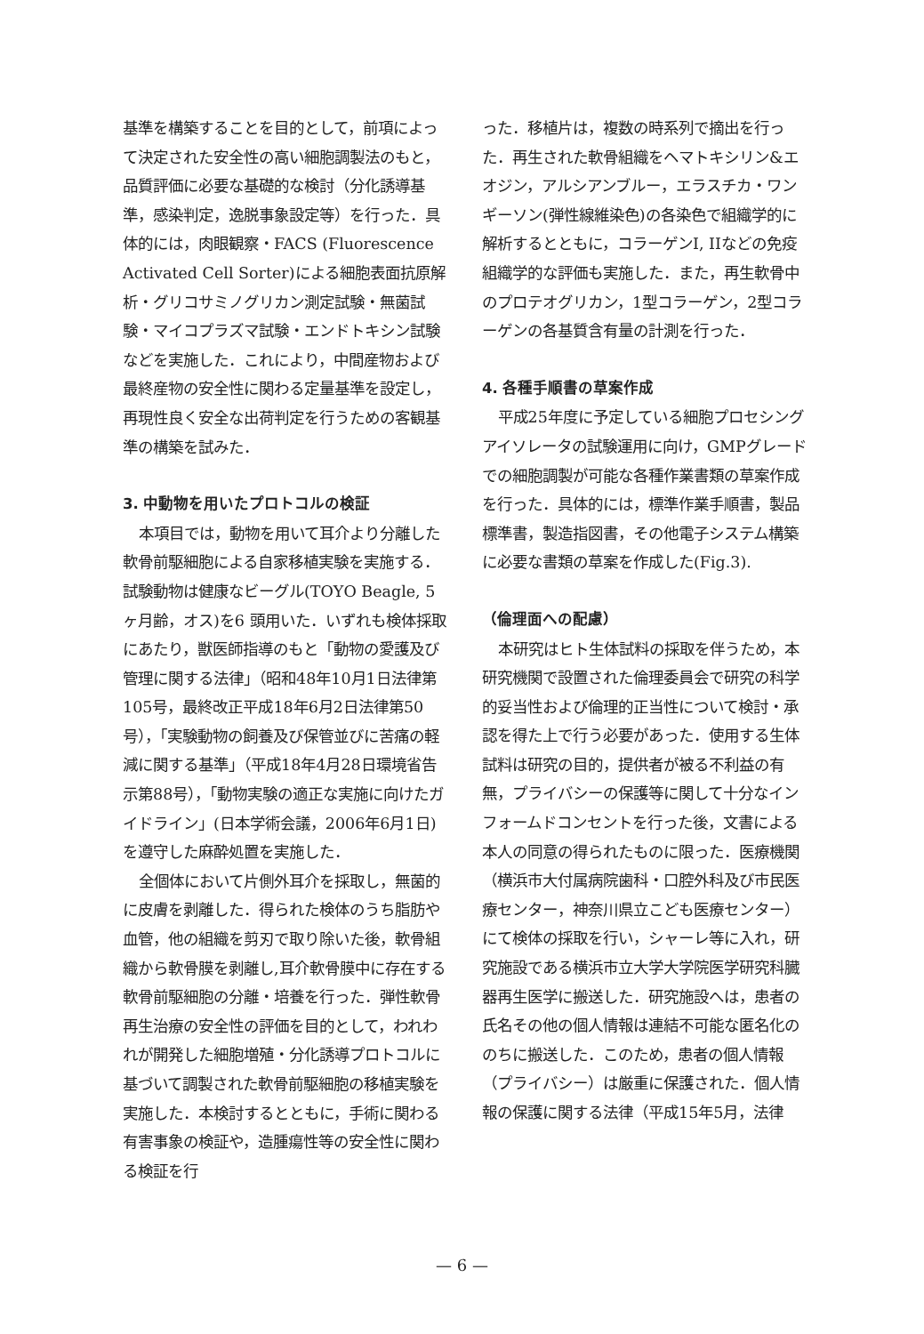基準を構築することを目的として，前項によって決定された安全性の高い細胞調製法のもと，品質評価に必要な基礎的な検討（分化誘導基準，感染判定，逸脱事象設定等）を行った．具体的には，肉眼観察・FACS (Fluorescence Activated Cell Sorter)による細胞表面抗原解析・グリコサミノグリカン測定試験・無菌試験・マイコプラズマ試験・エンドトキシン試験などを実施した．これにより，中間産物および最終産物の安全性に関わる定量基準を設定し，再現性良く安全な出荷判定を行うための客観基準の構築を試みた．
3. 中動物を用いたプロトコルの検証
本項目では，動物を用いて耳介より分離した軟骨前駆細胞による自家移植実験を実施する．試験動物は健康なビーグル(TOYO Beagle, 5ヶ月齢，オス)を6 頭用いた．いずれも検体採取にあたり，獣医師指導のもと「動物の愛護及び管理に関する法律」（昭和48年10月1日法律第105号，最終改正平成18年6月2日法律第50号），「実験動物の飼養及び保管並びに苦痛の軽減に関する基準」（平成18年4月28日環境省告示第88号），「動物実験の適正な実施に向けたガイドライン」(日本学術会議，2006年6月1日)を遵守した麻酔処置を実施した．
全個体において片側外耳介を採取し，無菌的に皮膚を剥離した．得られた検体のうち脂肪や血管，他の組織を剪刃で取り除いた後，軟骨組織から軟骨膜を剥離し,耳介軟骨膜中に存在する軟骨前駆細胞の分離・培養を行った．弾性軟骨再生治療の安全性の評価を目的として，われわれが開発した細胞増殖・分化誘導プロトコルに基づいて調製された軟骨前駆細胞の移植実験を実施した．本検討するとともに，手術に関わる有害事象の検証や，造腫瘍性等の安全性に関わる検証を行
った．移植片は，複数の時系列で摘出を行った．再生された軟骨組織をヘマトキシリン&エオジン，アルシアンブルー，エラスチカ・ワンギーソン(弾性線維染色)の各染色で組織学的に解析するとともに，コラーゲンI, IIなどの免疫組織学的な評価も実施した．また，再生軟骨中のプロテオグリカン，1型コラーゲン，2型コラーゲンの各基質含有量の計測を行った．
4. 各種手順書の草案作成
平成25年度に予定している細胞プロセシングアイソレータの試験運用に向け，GMPグレードでの細胞調製が可能な各種作業書類の草案作成を行った．具体的には，標準作業手順書，製品標準書，製造指図書，その他電子システム構築に必要な書類の草案を作成した(Fig.3).
（倫理面への配慮）
本研究はヒト生体試料の採取を伴うため，本研究機関で設置された倫理委員会で研究の科学的妥当性および倫理的正当性について検討・承認を得た上で行う必要があった．使用する生体試料は研究の目的，提供者が被る不利益の有無，プライバシーの保護等に関して十分なインフォームドコンセントを行った後，文書による本人の同意の得られたものに限った．医療機関（横浜市大付属病院歯科・口腔外科及び市民医療センター，神奈川県立こども医療センター）にて検体の採取を行い，シャーレ等に入れ，研究施設である横浜市立大学大学院医学研究科臓器再生医学に搬送した．研究施設へは，患者の氏名その他の個人情報は連結不可能な匿名化ののちに搬送した．このため，患者の個人情報（プライバシー）は厳重に保護された．個人情報の保護に関する法律（平成15年5月，法律
— 6 —